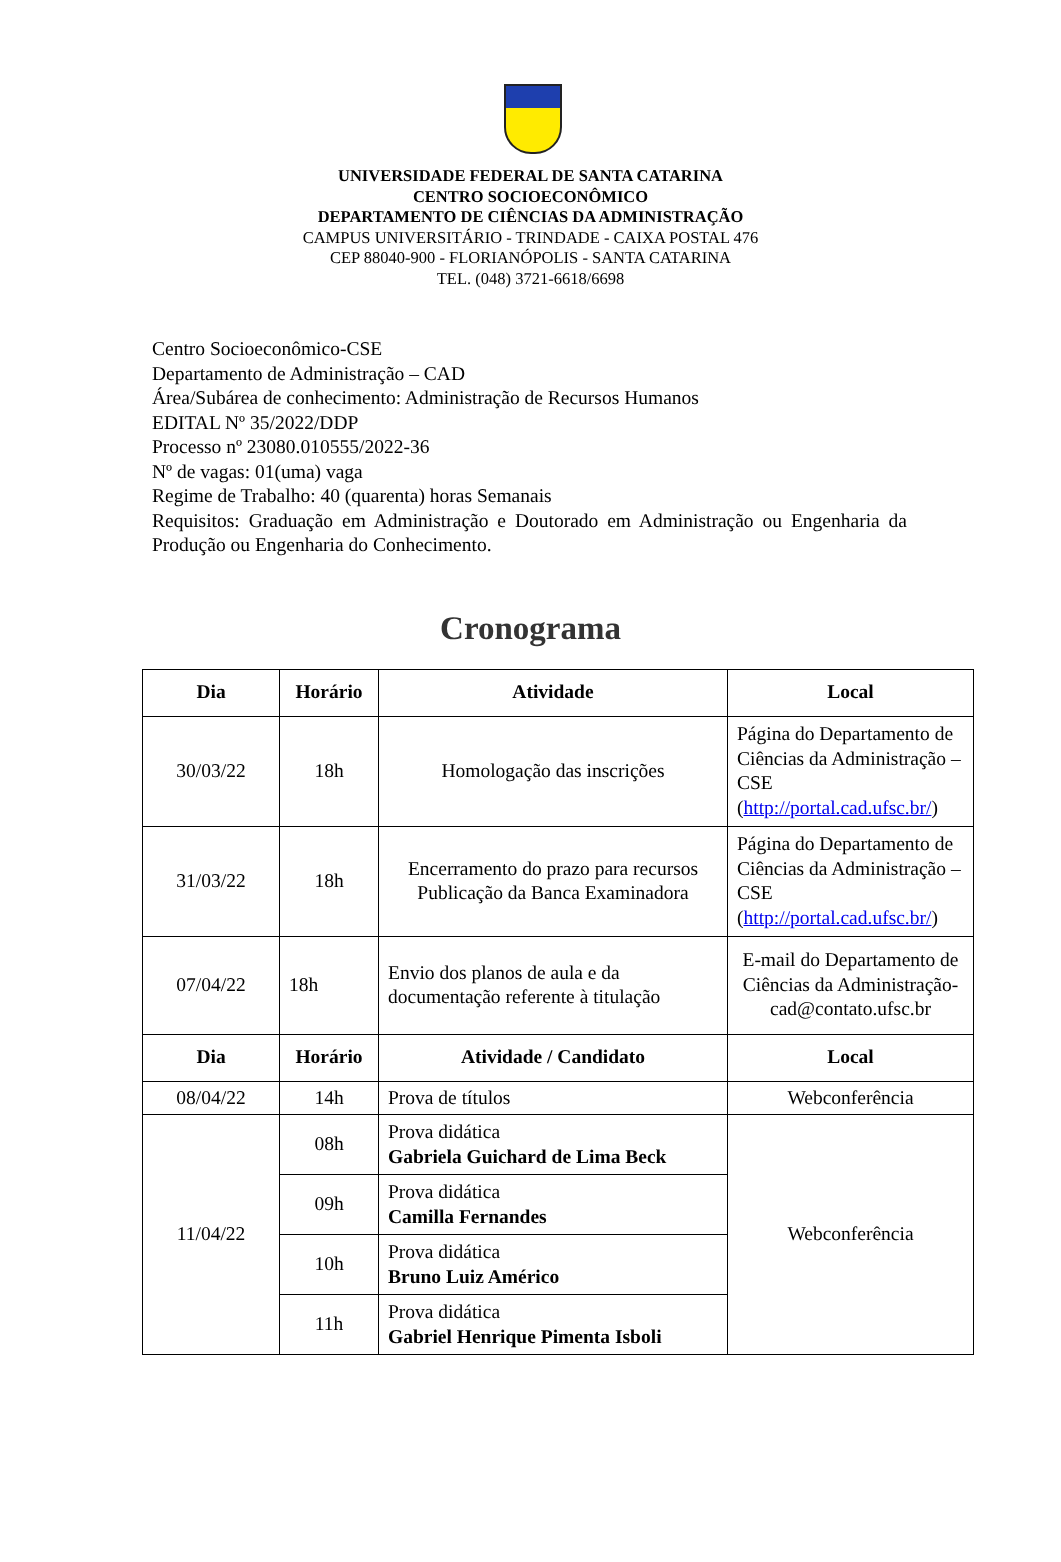UNIVERSIDADE FEDERAL DE SANTA CATARINA
CENTRO SOCIOECONÔMICO
DEPARTAMENTO DE CIÊNCIAS DA ADMINISTRAÇÃO
CAMPUS UNIVERSITÁRIO - TRINDADE - CAIXA POSTAL 476
CEP 88040-900 - FLORIANÓPOLIS - SANTA CATARINA
TEL. (048) 3721-6618/6698
Centro Socioeconômico-CSE
Departamento de Administração – CAD
Área/Subárea de conhecimento: Administração de Recursos Humanos
EDITAL Nº 35/2022/DDP
Processo nº 23080.010555/2022-36
Nº de vagas: 01(uma) vaga
Regime de Trabalho: 40 (quarenta) horas Semanais
Requisitos: Graduação em Administração e Doutorado em Administração ou Engenharia da Produção ou Engenharia do Conhecimento.
Cronograma
| Dia | Horário | Atividade | Local |
| --- | --- | --- | --- |
| 30/03/22 | 18h | Homologação das inscrições | Página do Departamento de Ciências da Administração – CSE ( http://portal.cad.ufsc.br/ ) |
| 31/03/22 | 18h | Encerramento do prazo para recursos Publicação da Banca Examinadora | Página do Departamento de Ciências da Administração – CSE ( http://portal.cad.ufsc.br/ ) |
| 07/04/22 | 18h | Envio dos planos de aula e da documentação referente à titulação | E-mail do Departamento de Ciências da Administração- cad@contato.ufsc.br |
| Dia | Horário | Atividade / Candidato | Local |
| 08/04/22 | 14h | Prova de títulos | Webconferência |
| 11/04/22 | 08h | Prova didática Gabriela Guichard de Lima Beck | Webconferência |
| | 09h | Prova didática Camilla Fernandes | |
| | 10h | Prova didática Bruno Luiz Américo | |
| | 11h | Prova didática Gabriel Henrique Pimenta Isboli | |